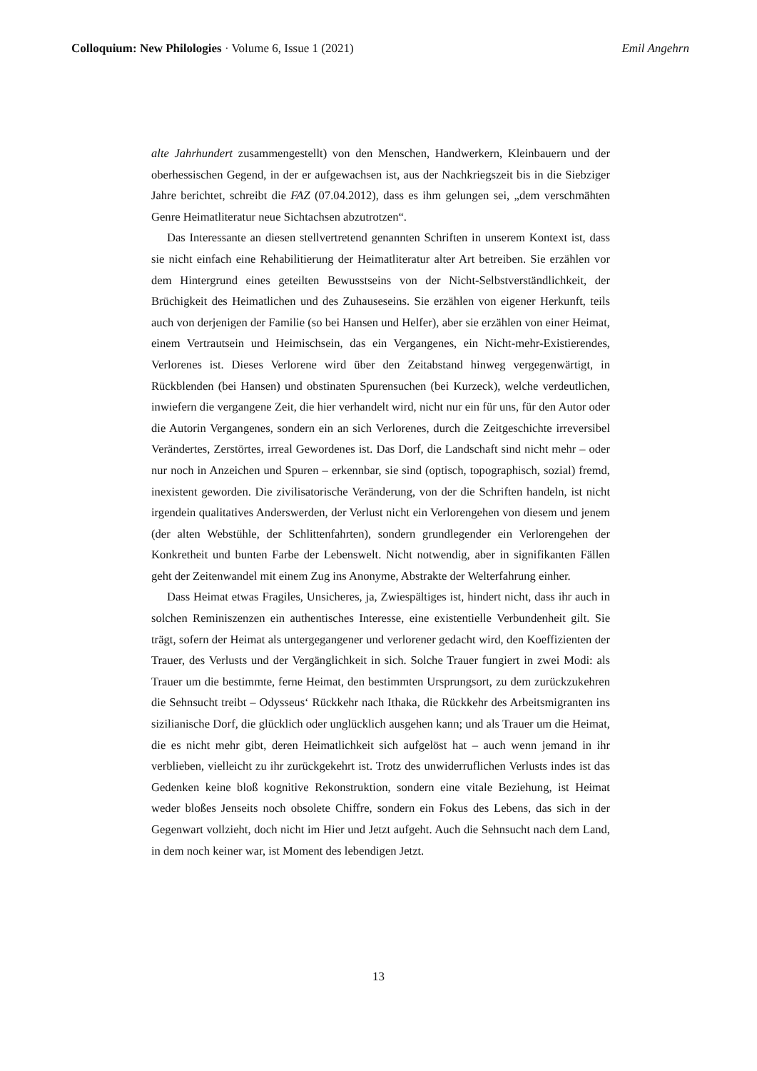Colloquium: New Philologies · Volume 6, Issue 1 (2021) Emil Angehrn
alte Jahrhundert zusammengestellt) von den Menschen, Handwerkern, Kleinbauern und der oberhessischen Gegend, in der er aufgewachsen ist, aus der Nachkriegszeit bis in die Siebziger Jahre berichtet, schreibt die FAZ (07.04.2012), dass es ihm gelungen sei, „dem verschmähten Genre Heimatliteratur neue Sichtachsen abzutrotzen“.
Das Interessante an diesen stellvertretend genannten Schriften in unserem Kontext ist, dass sie nicht einfach eine Rehabilitierung der Heimatliteratur alter Art betreiben. Sie erzählen vor dem Hintergrund eines geteilten Bewusstseins von der Nicht-Selbst­verständlichkeit, der Brüchigkeit des Heimatlichen und des Zuhauseseins. Sie erzählen von eigener Herkunft, teils auch von derjenigen der Familie (so bei Hansen und Hel­fer), aber sie erzählen von einer Heimat, einem Vertrautsein und Heimischsein, das ein Vergangenes, ein Nicht-mehr-Existierendes, Verlorenes ist. Dieses Verlorene wird über den Zeitabstand hinweg vergegenwärtigt, in Rückblenden (bei Hansen) und obstinaten Spurensuchen (bei Kurzeck), welche verdeutlichen, inwiefern die vergangene Zeit, die hier verhandelt wird, nicht nur ein für uns, für den Autor oder die Autorin Vergangenes, sondern ein an sich Verlorenes, durch die Zeitgeschichte irreversibel Verändertes, Zer­störtes, irreal Gewordenes ist. Das Dorf, die Landschaft sind nicht mehr – oder nur noch in Anzeichen und Spuren – erkennbar, sie sind (optisch, topographisch, sozial) fremd, inexistent geworden. Die zivilisatorische Veränderung, von der die Schriften handeln, ist nicht irgendein qualitatives Anderswerden, der Verlust nicht ein Verlorengehen von diesem und jenem (der alten Webstühle, der Schlittenfahrten), sondern grundlegender ein Verlorengehen der Konkretheit und bunten Farbe der Lebenswelt. Nicht notwendig, aber in signifikanten Fällen geht der Zeitenwandel mit einem Zug ins Anonyme, Abs­trakte der Welterfahrung einher.
Dass Heimat etwas Fragiles, Unsicheres, ja, Zwiespältiges ist, hindert nicht, dass ihr auch in solchen Reminiszenzen ein authentisches Interesse, eine existentielle Verbunden­heit gilt. Sie trägt, sofern der Heimat als untergegangener und verlorener gedacht wird, den Koeffizienten der Trauer, des Verlusts und der Vergänglichkeit in sich. Solche Trau­er fungiert in zwei Modi: als Trauer um die bestimmte, ferne Heimat, den bestimmten Ursprungsort, zu dem zurückzukehren die Sehnsucht treibt – Odysseus‘ Rückkehr nach Ithaka, die Rückkehr des Arbeitsmigranten ins sizilianische Dorf, die glücklich oder un­glücklich ausgehen kann; und als Trauer um die Heimat, die es nicht mehr gibt, deren Heimatlichkeit sich aufgelöst hat – auch wenn jemand in ihr verblieben, vielleicht zu ihr zurückgekehrt ist. Trotz des unwiderruflichen Verlusts indes ist das Gedenken keine bloß kognitive Rekonstruktion, sondern eine vitale Beziehung, ist Heimat weder bloßes Jenseits noch obsolete Chiffre, sondern ein Fokus des Lebens, das sich in der Gegenwart vollzieht, doch nicht im Hier und Jetzt aufgeht. Auch die Sehnsucht nach dem Land, in dem noch keiner war, ist Moment des lebendigen Jetzt.
13